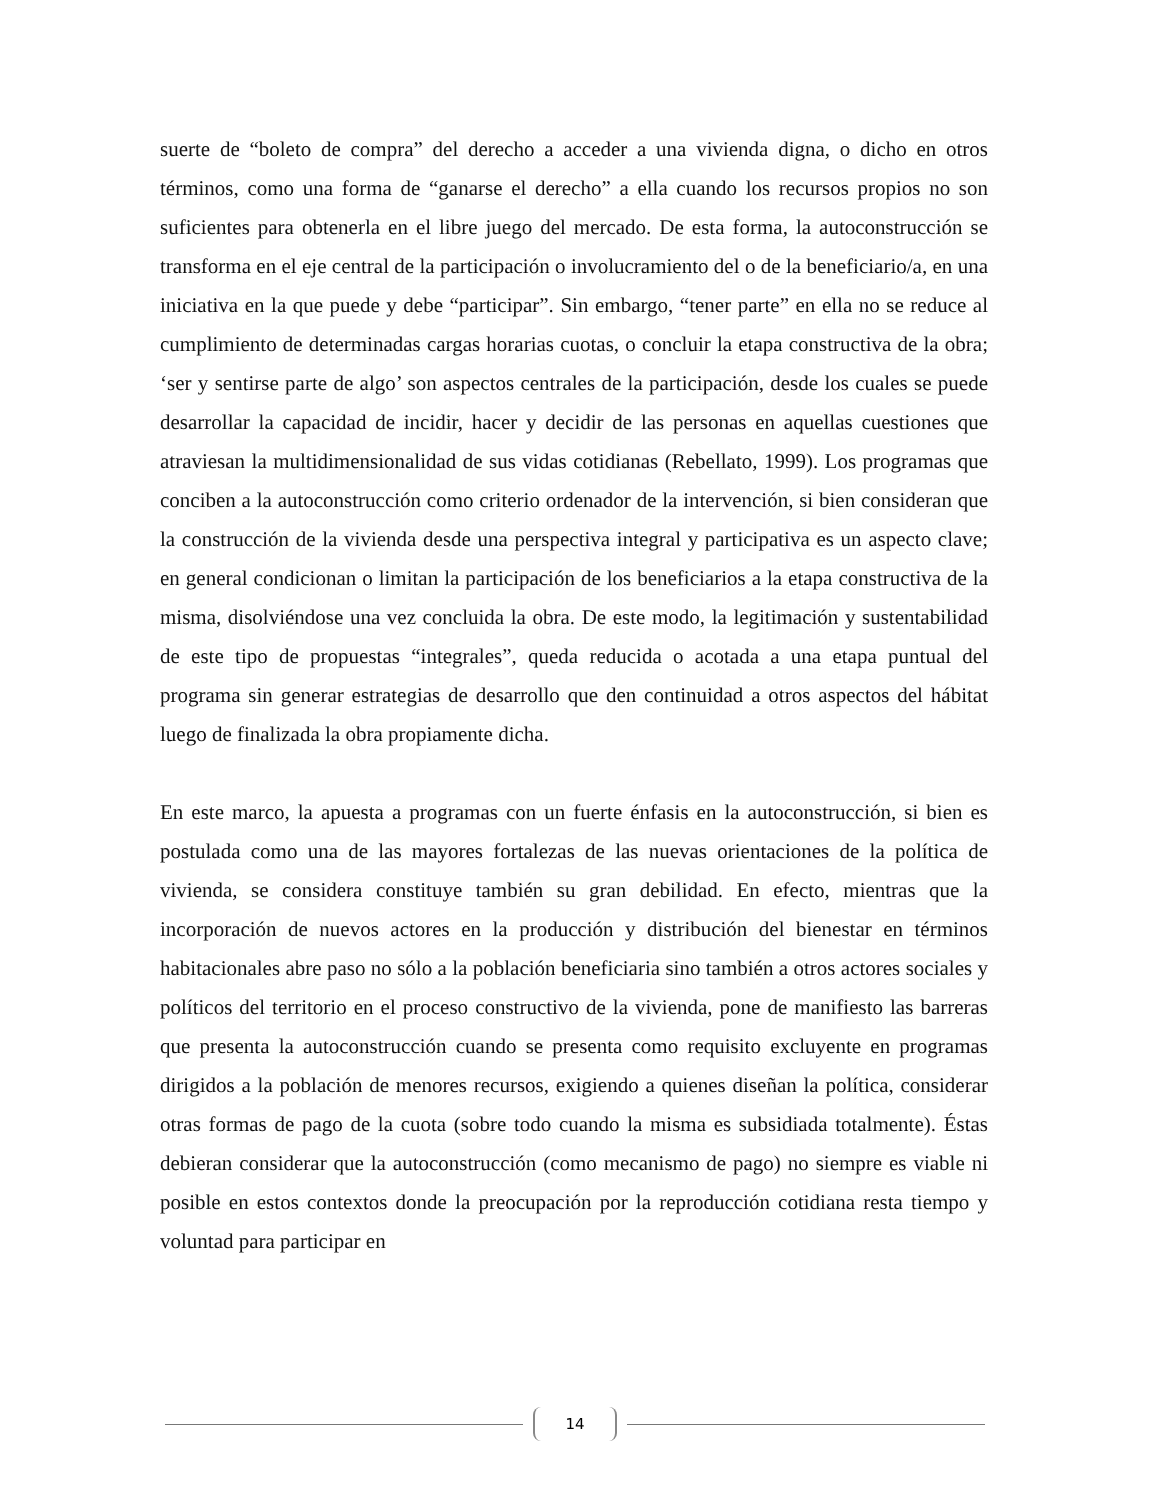suerte de “boleto de compra” del derecho a acceder a una vivienda digna, o dicho en otros términos, como una forma de “ganarse el derecho” a ella cuando los recursos propios no son suficientes para obtenerla en el libre juego del mercado. De esta forma, la autoconstrucción se transforma en el eje central de la participación o involucramiento del o de la beneficiario/a, en una iniciativa en la que puede y debe “participar”. Sin embargo, “tener parte” en ella no se reduce al cumplimiento de determinadas cargas horarias cuotas, o concluir la etapa constructiva de la obra; ‘ser y sentirse parte de algo’ son aspectos centrales de la participación, desde los cuales se puede desarrollar la capacidad de incidir, hacer y decidir de las personas en aquellas cuestiones que atraviesan la multidimensionalidad de sus vidas cotidianas (Rebellato, 1999). Los programas que conciben a la autoconstrucción como criterio ordenador de la intervención, si bien consideran que la construcción de la vivienda desde una perspectiva integral y participativa es un aspecto clave; en general condicionan o limitan la participación de los beneficiarios a la etapa constructiva de la misma, disolviéndose una vez concluida la obra. De este modo, la legitimación y sustentabilidad de este tipo de propuestas “integrales”, queda reducida o acotada a una etapa puntual del programa sin generar estrategias de desarrollo que den continuidad a otros aspectos del hábitat luego de finalizada la obra propiamente dicha.
En este marco, la apuesta a programas con un fuerte énfasis en la autoconstrucción, si bien es postulada como una de las mayores fortalezas de las nuevas orientaciones de la política de vivienda, se considera constituye también su gran debilidad. En efecto, mientras que la incorporación de nuevos actores en la producción y distribución del bienestar en términos habitacionales abre paso no sólo a la población beneficiaria sino también a otros actores sociales y políticos del territorio en el proceso constructivo de la vivienda, pone de manifiesto las barreras que presenta la autoconstrucción cuando se presenta como requisito excluyente en programas dirigidos a la población de menores recursos, exigiendo a quienes diseñan la política, considerar otras formas de pago de la cuota (sobre todo cuando la misma es subsidiada totalmente). Éstas debieran considerar que la autoconstrucción (como mecanismo de pago) no siempre es viable ni posible en estos contextos donde la preocupación por la reproducción cotidiana resta tiempo y voluntad para participar en
14